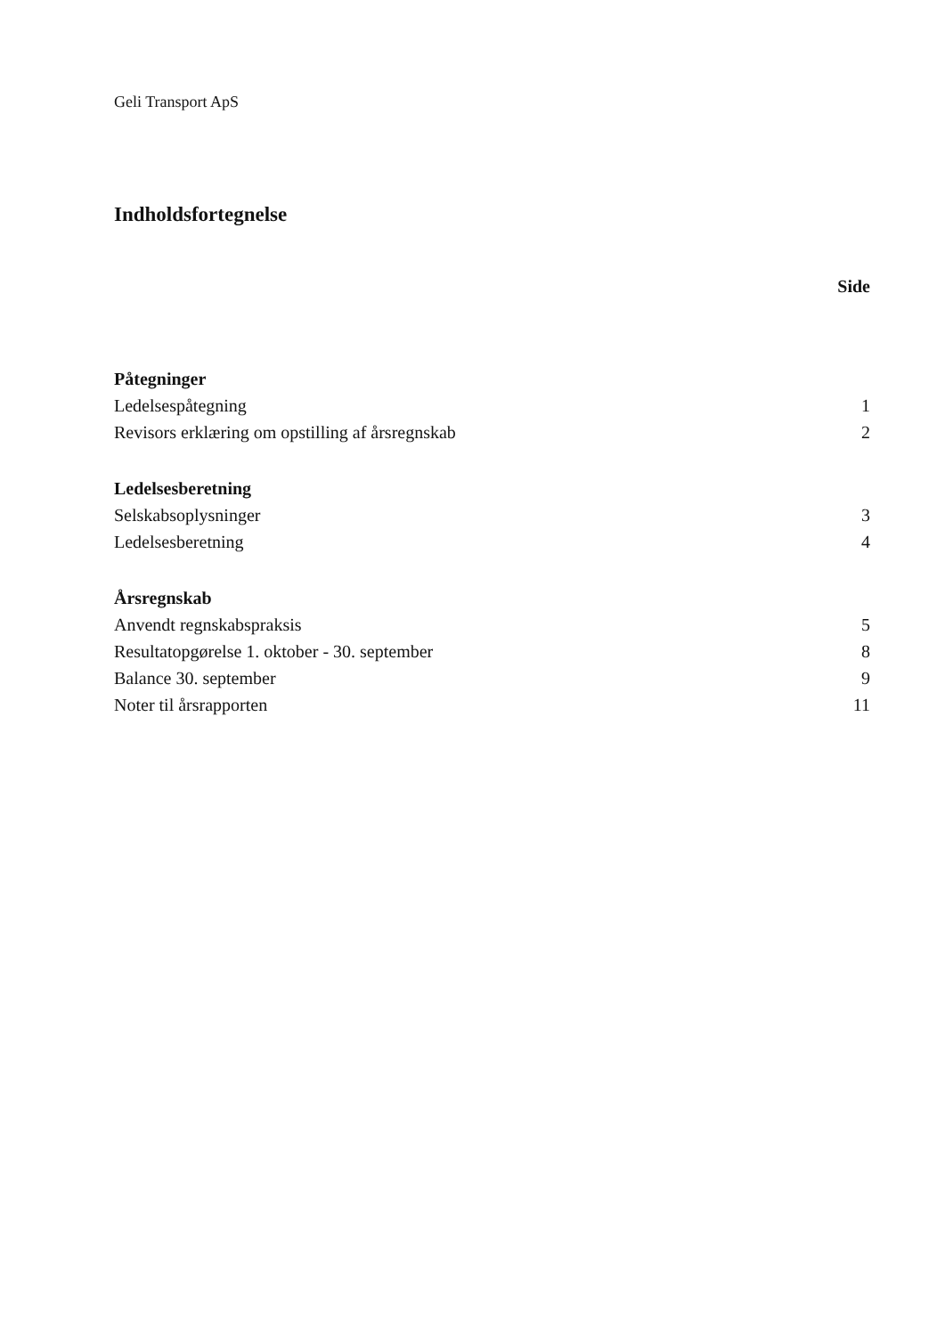Geli Transport ApS
Indholdsfortegnelse
Side
Påtegninger
Ledelsespåtegning 1
Revisors erklæring om opstilling af årsregnskab 2
Ledelsesberetning
Selskabsoplysninger 3
Ledelsesberetning 4
Årsregnskab
Anvendt regnskabspraksis 5
Resultatopgørelse 1. oktober - 30. september 8
Balance 30. september 9
Noter til årsrapporten 11